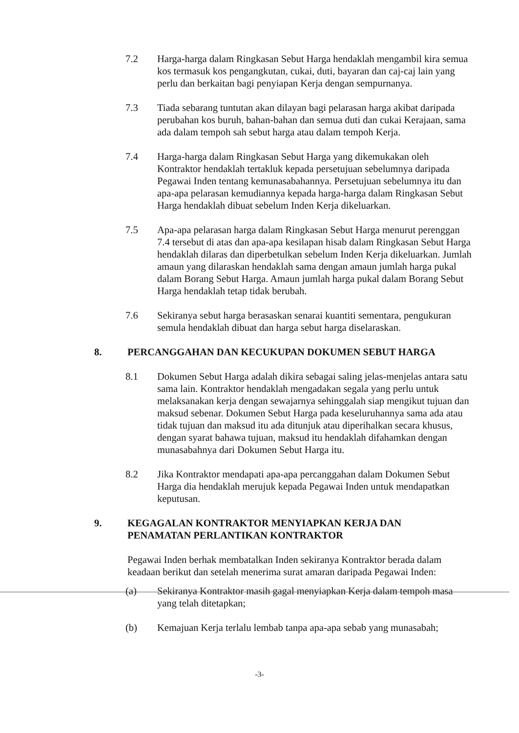7.2 Harga-harga dalam Ringkasan Sebut Harga hendaklah mengambil kira semua kos termasuk kos pengangkutan, cukai, duti, bayaran dan caj-caj lain yang perlu dan berkaitan bagi penyiapan Kerja dengan sempurnanya.
7.3 Tiada sebarang tuntutan akan dilayan bagi pelarasan harga akibat daripada perubahan kos buruh, bahan-bahan dan semua duti dan cukai Kerajaan, sama ada dalam tempoh sah sebut harga atau dalam tempoh Kerja.
7.4 Harga-harga dalam Ringkasan Sebut Harga yang dikemukakan oleh Kontraktor hendaklah tertakluk kepada persetujuan sebelumnya daripada Pegawai Inden tentang kemunasabahannya. Persetujuan sebelumnya itu dan apa-apa pelarasan kemudiannya kepada harga-harga dalam Ringkasan Sebut Harga hendaklah dibuat sebelum Inden Kerja dikeluarkan.
7.5 Apa-apa pelarasan harga dalam Ringkasan Sebut Harga menurut perenggan 7.4 tersebut di atas dan apa-apa kesilapan hisab dalam Ringkasan Sebut Harga hendaklah dilaras dan diperbetulkan sebelum Inden Kerja dikeluarkan. Jumlah amaun yang dilaraskan hendaklah sama dengan amaun jumlah harga pukal dalam Borang Sebut Harga. Amaun jumlah harga pukal dalam Borang Sebut Harga hendaklah tetap tidak berubah.
7.6 Sekiranya sebut harga berasaskan senarai kuantiti sementara, pengukuran semula hendaklah dibuat dan harga sebut harga diselaraskan.
8. PERCANGGAHAN DAN KECUKUPAN DOKUMEN SEBUT HARGA
8.1 Dokumen Sebut Harga adalah dikira sebagai saling jelas-menjelas antara satu sama lain. Kontraktor hendaklah mengadakan segala yang perlu untuk melaksanakan kerja dengan sewajarnya sehinggalah siap mengikut tujuan dan maksud sebenar. Dokumen Sebut Harga pada keseluruhannya sama ada atau tidak tujuan dan maksud itu ada ditunjuk atau diperihalkan secara khusus, dengan syarat bahawa tujuan, maksud itu hendaklah difahamkan dengan munasabahnya dari Dokumen Sebut Harga itu.
8.2 Jika Kontraktor mendapati apa-apa percanggahan dalam Dokumen Sebut Harga dia hendaklah merujuk kepada Pegawai Inden untuk mendapatkan keputusan.
9. KEGAGALAN KONTRAKTOR MENYIAPKAN KERJA DAN PENAMATAN PERLANTIKAN KONTRAKTOR
Pegawai Inden berhak membatalkan Inden sekiranya Kontraktor berada dalam keadaan berikut dan setelah menerima surat amaran daripada Pegawai Inden:
(a) Sekiranya Kontraktor masih gagal menyiapkan Kerja dalam tempoh masa yang telah ditetapkan;
(b) Kemajuan Kerja terlalu lembab tanpa apa-apa sebab yang munasabah;
-3-